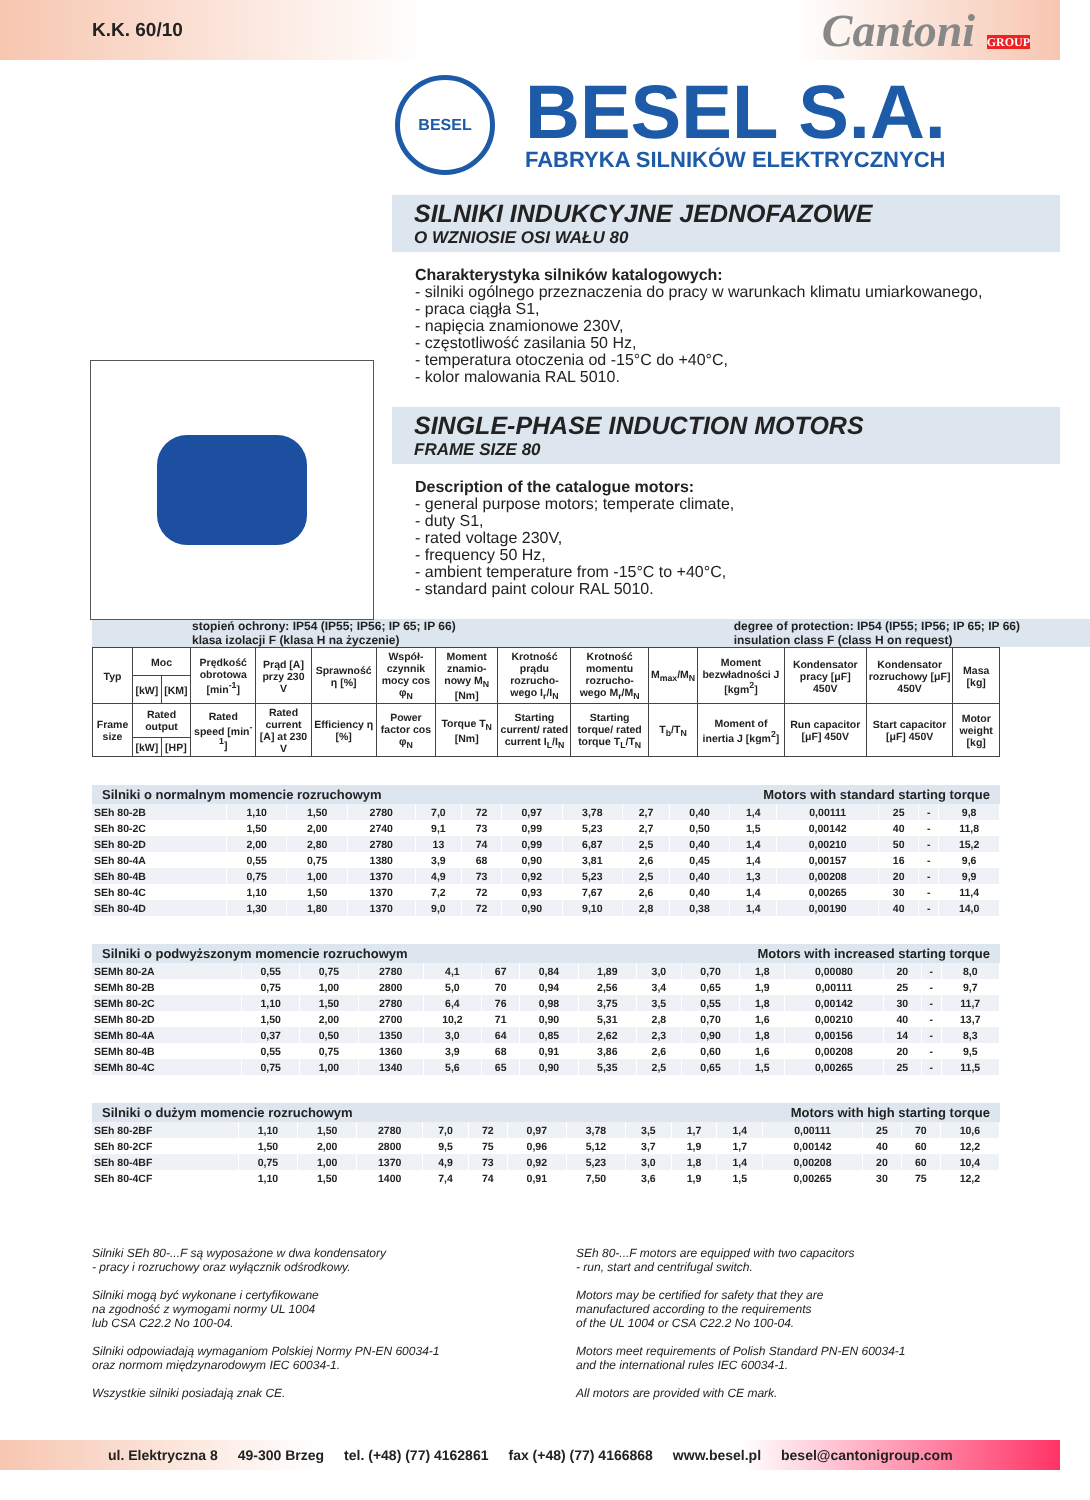K.K. 60/10 Cantoni GROUP
BESEL
BESEL S.A.
FABRYKA SILNIKÓW ELEKTRYCZNYCH
SILNIKI INDUKCYJNE JEDNOFAZOWE
O WZNIOSIE OSI WAŁU 80
Charakterystyka silników katalogowych:
- silniki ogólnego przeznaczenia do pracy w warunkach klimatu umiarkowanego,
- praca ciągła S1,
- napięcia znamionowe 230V,
- częstotliwość zasilania 50 Hz,
- temperatura otoczenia od -15°C do +40°C,
- kolor malowania RAL 5010.
SINGLE-PHASE INDUCTION MOTORS
FRAME SIZE 80
Description of the catalogue motors:
- general purpose motors; temperate climate,
- duty S1,
- rated voltage 230V,
- frequency 50 Hz,
- ambient temperature from -15°C to +40°C,
- standard paint colour RAL 5010.
stopień ochrony: IP54 (IP55; IP56; IP 65; IP 66)
klasa izolacji F (klasa H na życzenie) degree of protection: IP54 (IP55; IP56; IP 65; IP 66)
insulation class F (class H on request)
| Typ | Moc | | Prędkość obrotowa [min<sup>-1</sup>] | Prąd [A] przy 230 V | Sprawność η [%] | Współ-czynnik mocy cos φ<sub>N</sub> | Moment znamio-nowy M<sub>N</sub> [Nm] | Krotność prądu rozrucho-wego I<sub>r</sub>/I<sub>N</sub> | Krotność momentu rozrucho-wego M<sub>r</sub>/M<sub>N</sub> | M<sub>max</sub>/M<sub>N</sub> | Moment bezwładności J [kgm<sup>2</sup>] | Kondensator pracy [μF] 450V | Kondensator rozruchowy [μF] 450V | Masa [kg] |
| --- | --- | --- | --- | --- | --- | --- | --- | --- | --- | --- | --- | --- | --- | --- |
| | [kW] | [KM] | | | | | | | | | | | | |
| Frame size | Rated output | | Rated speed [min<sup>-1</sup>] | Rated current [A] at 230 V | Efficiency η [%] | Power factor cos φ<sub>N</sub> | Torque T<sub>N</sub> [Nm] | Starting current/ rated current I<sub>L</sub>/I<sub>N</sub> | Starting torque/ rated torque T<sub>L</sub>/T<sub>N</sub> | T<sub>b</sub>/T<sub>N</sub> | Moment of inertia J [kgm<sup>2</sup>] | Run capacitor [μF] 450V | Start capacitor [μF] 450V | Motor weight [kg] |
| | [kW] | [HP] | | | | | | | | | | | | |
Silniki o normalnym momencie rozruchowym Motors with standard starting torque
| SEh 80-2B | 1,10 | 1,50 | 2780 | 7,0 | 72 | 0,97 | 3,78 | 2,7 | 0,40 | 1,4 | 0,00111 | 25 | - | 9,8 |
| SEh 80-2C | 1,50 | 2,00 | 2740 | 9,1 | 73 | 0,99 | 5,23 | 2,7 | 0,50 | 1,5 | 0,00142 | 40 | - | 11,8 |
| SEh 80-2D | 2,00 | 2,80 | 2780 | 13 | 74 | 0,99 | 6,87 | 2,5 | 0,40 | 1,4 | 0,00210 | 50 | - | 15,2 |
| SEh 80-4A | 0,55 | 0,75 | 1380 | 3,9 | 68 | 0,90 | 3,81 | 2,6 | 0,45 | 1,4 | 0,00157 | 16 | - | 9,6 |
| SEh 80-4B | 0,75 | 1,00 | 1370 | 4,9 | 73 | 0,92 | 5,23 | 2,5 | 0,40 | 1,3 | 0,00208 | 20 | - | 9,9 |
| SEh 80-4C | 1,10 | 1,50 | 1370 | 7,2 | 72 | 0,93 | 7,67 | 2,6 | 0,40 | 1,4 | 0,00265 | 30 | - | 11,4 |
| SEh 80-4D | 1,30 | 1,80 | 1370 | 9,0 | 72 | 0,90 | 9,10 | 2,8 | 0,38 | 1,4 | 0,00190 | 40 | - | 14,0 |
Silniki o podwyższonym momencie rozruchowym Motors with increased starting torque
| SEMh 80-2A | 0,55 | 0,75 | 2780 | 4,1 | 67 | 0,84 | 1,89 | 3,0 | 0,70 | 1,8 | 0,00080 | 20 | - | 8,0 |
| SEMh 80-2B | 0,75 | 1,00 | 2800 | 5,0 | 70 | 0,94 | 2,56 | 3,4 | 0,65 | 1,9 | 0,00111 | 25 | - | 9,7 |
| SEMh 80-2C | 1,10 | 1,50 | 2780 | 6,4 | 76 | 0,98 | 3,75 | 3,5 | 0,55 | 1,8 | 0,00142 | 30 | - | 11,7 |
| SEMh 80-2D | 1,50 | 2,00 | 2700 | 10,2 | 71 | 0,90 | 5,31 | 2,8 | 0,70 | 1,6 | 0,00210 | 40 | - | 13,7 |
| SEMh 80-4A | 0,37 | 0,50 | 1350 | 3,0 | 64 | 0,85 | 2,62 | 2,3 | 0,90 | 1,8 | 0,00156 | 14 | - | 8,3 |
| SEMh 80-4B | 0,55 | 0,75 | 1360 | 3,9 | 68 | 0,91 | 3,86 | 2,6 | 0,60 | 1,6 | 0,00208 | 20 | - | 9,5 |
| SEMh 80-4C | 0,75 | 1,00 | 1340 | 5,6 | 65 | 0,90 | 5,35 | 2,5 | 0,65 | 1,5 | 0,00265 | 25 | - | 11,5 |
Silniki o dużym momencie rozruchowym Motors with high starting torque
| SEh 80-2BF | 1,10 | 1,50 | 2780 | 7,0 | 72 | 0,97 | 3,78 | 3,5 | 1,7 | 1,4 | 0,00111 | 25 | 70 | 10,6 |
| SEh 80-2CF | 1,50 | 2,00 | 2800 | 9,5 | 75 | 0,96 | 5,12 | 3,7 | 1,9 | 1,7 | 0,00142 | 40 | 60 | 12,2 |
| SEh 80-4BF | 0,75 | 1,00 | 1370 | 4,9 | 73 | 0,92 | 5,23 | 3,0 | 1,8 | 1,4 | 0,00208 | 20 | 60 | 10,4 |
| SEh 80-4CF | 1,10 | 1,50 | 1400 | 7,4 | 74 | 0,91 | 7,50 | 3,6 | 1,9 | 1,5 | 0,00265 | 30 | 75 | 12,2 |
Silniki SEh 80-...F są wyposażone w dwa kondensatory
- pracy i rozruchowy oraz wyłącznik odśrodkowy.
Silniki mogą być wykonane i certyfikowane
na zgodność z wymogami normy UL 1004
lub CSA C22.2 No 100-04.
Silniki odpowiadają wymaganiom Polskiej Normy PN-EN 60034-1
oraz normom międzynarodowym IEC 60034-1.
Wszystkie silniki posiadają znak CE.
SEh 80-...F motors are equipped with two capacitors
- run, start and centrifugal switch.
Motors may be certified for safety that they are
manufactured according to the requirements
of the UL 1004 or CSA C22.2 No 100-04.
Motors meet requirements of Polish Standard PN-EN 60034-1
and the international rules IEC 60034-1.
All motors are provided with CE mark.
ul. Elektryczna 8 49-300 Brzeg tel. (+48) (77) 4162861 fax (+48) (77) 4166868 www.besel.pl besel@cantonigroup.com